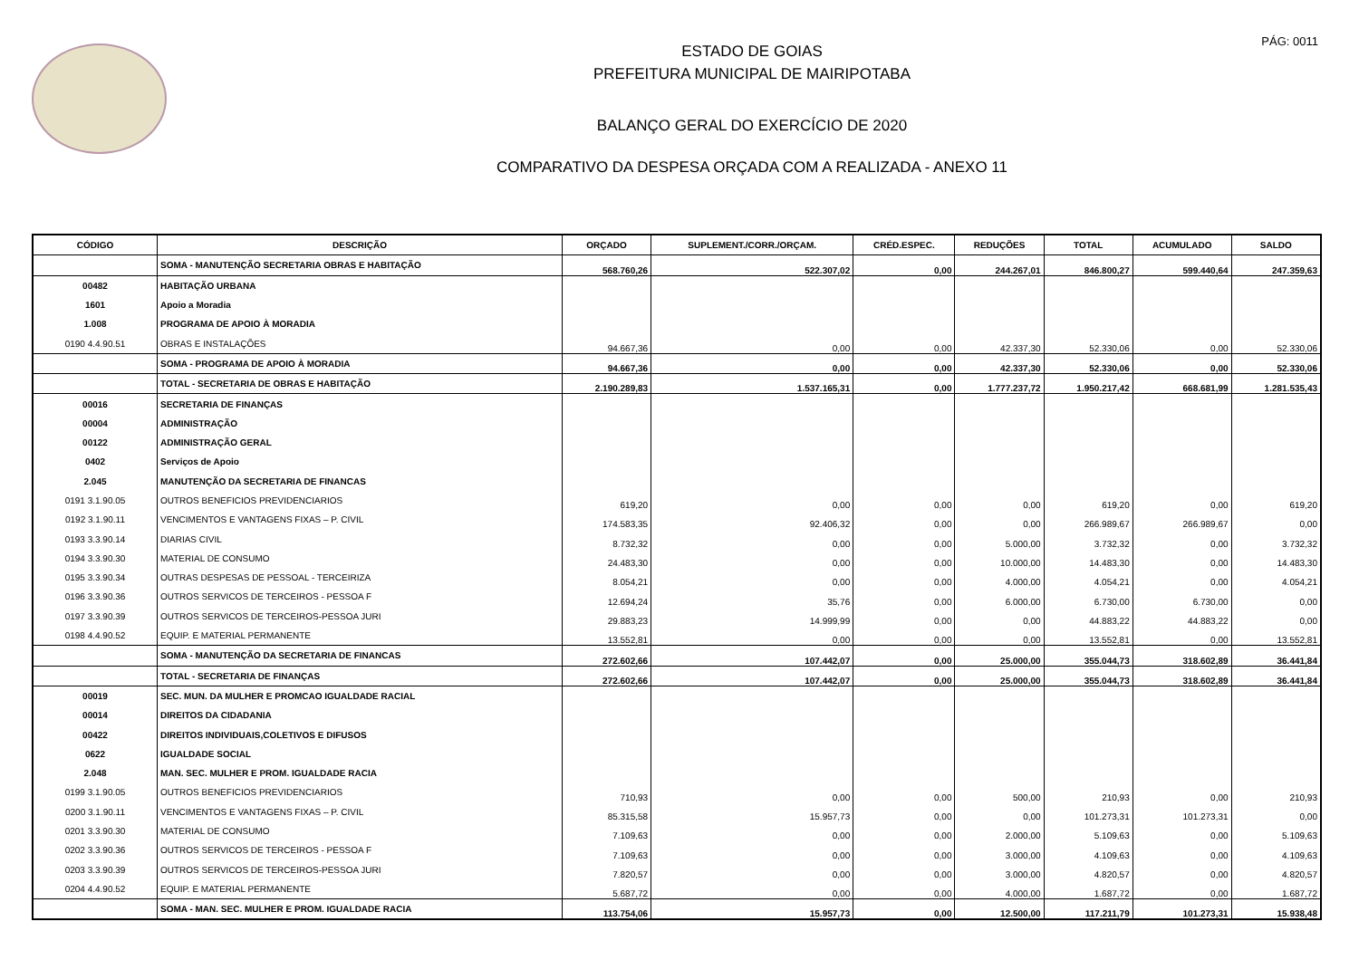PÁG: 0011
ESTADO DE GOIAS
PREFEITURA MUNICIPAL DE MAIRIPOTABA
BALANÇO GERAL DO EXERCÍCIO DE 2020
COMPARATIVO DA DESPESA ORÇADA COM A REALIZADA - ANEXO 11
| CÓDIGO | DESCRIÇÃO | ORÇADO | SUPLEMENT./CORR./ORÇAM. | CRÉD.ESPEC. | REDUÇÕES | TOTAL | ACUMULADO | SALDO |
| --- | --- | --- | --- | --- | --- | --- | --- | --- |
| | SOMA - MANUTENÇÃO SECRETARIA OBRAS E HABITAÇÃO | 568.760,26 | 522.307,02 | 0,00 | 244.267,01 | 846.800,27 | 599.440,64 | 247.359,63 |
| 00482 | HABITAÇÃO URBANA | | | | | | | |
| 1601 | Apoio a Moradia | | | | | | | |
| 1.008 | PROGRAMA DE APOIO À MORADIA | | | | | | | |
| 0190 4.4.90.51 | OBRAS E INSTALAÇÕES | 94.667,36 | 0,00 | 0,00 | 42.337,30 | 52.330,06 | 0,00 | 52.330,06 |
| | SOMA - PROGRAMA DE APOIO À MORADIA | 94.667,36 | 0,00 | 0,00 | 42.337,30 | 52.330,06 | 0,00 | 52.330,06 |
| | TOTAL - SECRETARIA DE OBRAS E HABITAÇÃO | 2.190.289,83 | 1.537.165,31 | 0,00 | 1.777.237,72 | 1.950.217,42 | 668.681,99 | 1.281.535,43 |
| 00016 | SECRETARIA DE FINANÇAS | | | | | | | |
| 00004 | ADMINISTRAÇÃO | | | | | | | |
| 00122 | ADMINISTRAÇÃO GERAL | | | | | | | |
| 0402 | Serviços de Apoio | | | | | | | |
| 2.045 | MANUTENÇÃO DA SECRETARIA DE FINANCAS | | | | | | | |
| 0191 3.1.90.05 | OUTROS BENEFICIOS PREVIDENCIARIOS | 619,20 | 0,00 | 0,00 | 0,00 | 619,20 | 0,00 | 619,20 |
| 0192 3.1.90.11 | VENCIMENTOS E VANTAGENS FIXAS – P. CIVIL | 174.583,35 | 92.406,32 | 0,00 | 0,00 | 266.989,67 | 266.989,67 | 0,00 |
| 0193 3.3.90.14 | DIARIAS CIVIL | 8.732,32 | 0,00 | 0,00 | 5.000,00 | 3.732,32 | 0,00 | 3.732,32 |
| 0194 3.3.90.30 | MATERIAL DE CONSUMO | 24.483,30 | 0,00 | 0,00 | 10.000,00 | 14.483,30 | 0,00 | 14.483,30 |
| 0195 3.3.90.34 | OUTRAS DESPESAS DE PESSOAL - TERCEIRIZA | 8.054,21 | 0,00 | 0,00 | 4.000,00 | 4.054,21 | 0,00 | 4.054,21 |
| 0196 3.3.90.36 | OUTROS SERVICOS DE TERCEIROS - PESSOA F | 12.694,24 | 35,76 | 0,00 | 6.000,00 | 6.730,00 | 6.730,00 | 0,00 |
| 0197 3.3.90.39 | OUTROS SERVICOS DE TERCEIROS-PESSOA JURI | 29.883,23 | 14.999,99 | 0,00 | 0,00 | 44.883,22 | 44.883,22 | 0,00 |
| 0198 4.4.90.52 | EQUIP. E MATERIAL PERMANENTE | 13.552,81 | 0,00 | 0,00 | 0,00 | 13.552,81 | 0,00 | 13.552,81 |
| | SOMA - MANUTENÇÃO DA SECRETARIA DE FINANCAS | 272.602,66 | 107.442,07 | 0,00 | 25.000,00 | 355.044,73 | 318.602,89 | 36.441,84 |
| | TOTAL - SECRETARIA DE FINANÇAS | 272.602,66 | 107.442,07 | 0,00 | 25.000,00 | 355.044,73 | 318.602,89 | 36.441,84 |
| 00019 | SEC. MUN. DA MULHER E PROMCAO IGUALDADE RACIAL | | | | | | | |
| 00014 | DIREITOS DA CIDADANIA | | | | | | | |
| 00422 | DIREITOS INDIVIDUAIS,COLETIVOS E DIFUSOS | | | | | | | |
| 0622 | IGUALDADE SOCIAL | | | | | | | |
| 2.048 | MAN. SEC. MULHER E PROM. IGUALDADE RACIA | | | | | | | |
| 0199 3.1.90.05 | OUTROS BENEFICIOS PREVIDENCIARIOS | 710,93 | 0,00 | 0,00 | 500,00 | 210,93 | 0,00 | 210,93 |
| 0200 3.1.90.11 | VENCIMENTOS E VANTAGENS FIXAS – P. CIVIL | 85.315,58 | 15.957,73 | 0,00 | 0,00 | 101.273,31 | 101.273,31 | 0,00 |
| 0201 3.3.90.30 | MATERIAL DE CONSUMO | 7.109,63 | 0,00 | 0,00 | 2.000,00 | 5.109,63 | 0,00 | 5.109,63 |
| 0202 3.3.90.36 | OUTROS SERVICOS DE TERCEIROS - PESSOA F | 7.109,63 | 0,00 | 0,00 | 3.000,00 | 4.109,63 | 0,00 | 4.109,63 |
| 0203 3.3.90.39 | OUTROS SERVICOS DE TERCEIROS-PESSOA JURI | 7.820,57 | 0,00 | 0,00 | 3.000,00 | 4.820,57 | 0,00 | 4.820,57 |
| 0204 4.4.90.52 | EQUIP. E MATERIAL PERMANENTE | 5.687,72 | 0,00 | 0,00 | 4.000,00 | 1.687,72 | 0,00 | 1.687,72 |
| | SOMA - MAN. SEC. MULHER E PROM. IGUALDADE RACIA | 113.754,06 | 15.957,73 | 0,00 | 12.500,00 | 117.211,79 | 101.273,31 | 15.938,48 |